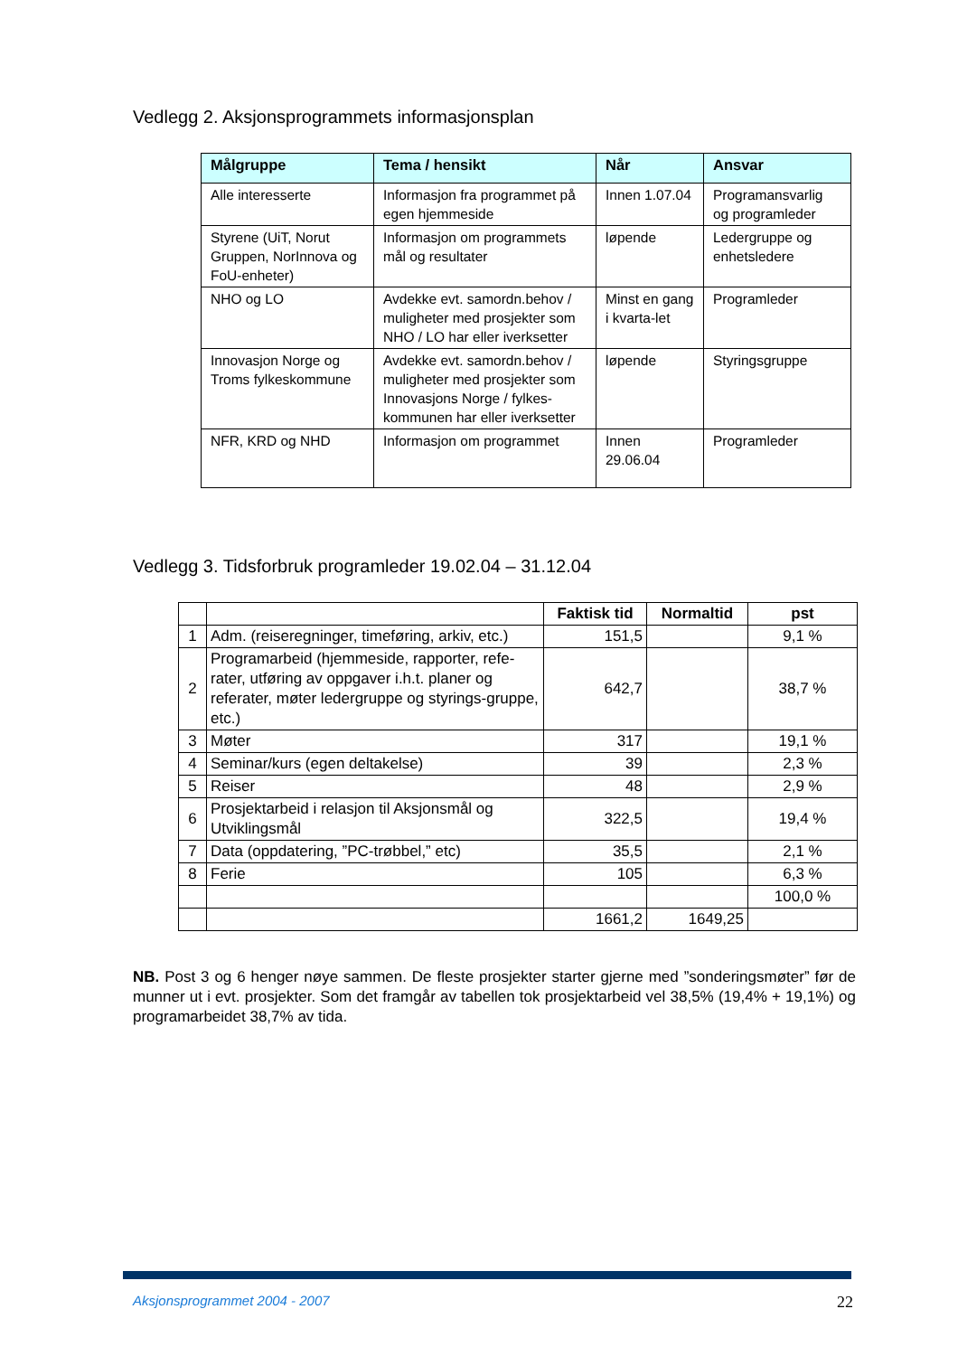Vedlegg 2. Aksjonsprogrammets informasjonsplan
| Målgruppe | Tema / hensikt | Når | Ansvar |
| --- | --- | --- | --- |
| Alle interesserte | Informasjon fra programmet på egen hjemmeside | Innen 1.07.04 | Programansvarlig og programleder |
| Styrene (UiT, Norut Gruppen, NorInnova og FoU-enheter) | Informasjon om programmets mål og resultater | løpende | Ledergruppe og enhetsledere |
| NHO og LO | Avdekke evt. samordn.behov / muligheter med prosjekter som NHO / LO har eller iverksetter | Minst en gang i kvarta-let | Programleder |
| Innovasjon Norge og Troms fylkeskommune | Avdekke evt. samordn.behov / muligheter med prosjekter som Innovasjons Norge / fylkes-kommunen har eller iverksetter | løpende | Styringsgruppe |
| NFR, KRD og NHD | Informasjon om programmet | Innen 29.06.04 | Programleder |
Vedlegg 3. Tidsforbruk programleder 19.02.04 – 31.12.04
| | | Faktisk tid | Normaltid | pst |
| --- | --- | --- | --- | --- |
| 1 | Adm. (reiseregninger, timeføring, arkiv, etc.) | 151,5 | | 9,1 % |
| 2 | Programarbeid (hjemmeside, rapporter, refe-rater, utføring av oppgaver i.h.t. planer og referater, møter ledergruppe og styrings-gruppe, etc.) | 642,7 | | 38,7 % |
| 3 | Møter | 317 | | 19,1 % |
| 4 | Seminar/kurs (egen deltakelse) | 39 | | 2,3 % |
| 5 | Reiser | 48 | | 2,9 % |
| 6 | Prosjektarbeid i relasjon til Aksjonsmål og Utviklingsmål | 322,5 | | 19,4 % |
| 7 | Data (oppdatering, ”PC-trøbbel,” etc) | 35,5 | | 2,1 % |
| 8 | Ferie | 105 | | 6,3 % |
| | | | | 100,0 % |
| | | 1661,2 | 1649,25 | |
NB. Post 3 og 6 henger nøye sammen. De fleste prosjekter starter gjerne med ”sonderingsmøter” før de munner ut i evt. prosjekter. Som det framgår av tabellen tok prosjektarbeid vel 38,5% (19,4% + 19,1%) og programarbeidet 38,7% av tida.
Aksjonsprogrammet 2004 - 2007 22